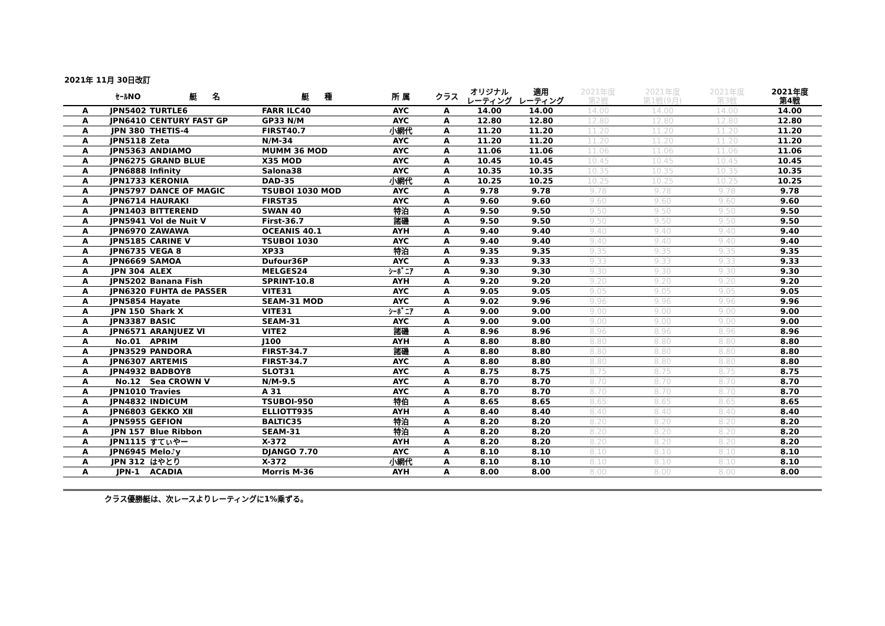2021年 11月 30日改訂
| | ｾｰﾙNO | 艇 名 | 艇 種 | 所 属 | クラス | オリジナル レーティング | 適用 レーティング | 2021年度 第2戦 | 2021年度 第1戦(9月) | 2021年度 第3戦 | 2021年度 第4戦 |
| --- | --- | --- | --- | --- | --- | --- | --- | --- | --- | --- | --- |
| A | JPN5402 | TURTLE6 | FARR ILC40 | AYC | A | 14.00 | 14.00 | 14.00 | 14.00 | 14.00 | 14.00 |
| A | JPN6410 | CENTURY FAST GP | GP33 N/M | AYC | A | 12.80 | 12.80 | 12.80 | 12.80 | 12.80 | 12.80 |
| A | JPN 380 | THETIS-4 | FIRST40.7 | 小網代 | A | 11.20 | 11.20 | 11.20 | 11.20 | 11.20 | 11.20 |
| A | JPN5118 | Zeta | N/M-34 | AYC | A | 11.20 | 11.20 | 11.20 | 11.20 | 11.20 | 11.20 |
| A | JPN5363 | ANDIAMO | MUMM 36 MOD | AYC | A | 11.06 | 11.06 | 11.06 | 11.06 | 11.06 | 11.06 |
| A | JPN6275 | GRAND BLUE | X35 MOD | AYC | A | 10.45 | 10.45 | 10.45 | 10.45 | 10.45 | 10.45 |
| A | JPN6888 | Infinity | Salona38 | AYC | A | 10.35 | 10.35 | 10.35 | 10.35 | 10.35 | 10.35 |
| A | JPN1733 | KERONIA | DAD-35 | 小網代 | A | 10.25 | 10.25 | 10.25 | 10.25 | 10.25 | 10.25 |
| A | JPN5797 | DANCE OF MAGIC | TSUBOI 1030 MOD | AYC | A | 9.78 | 9.78 | 9.78 | 9.78 | 9.78 | 9.78 |
| A | JPN6714 | HAURAKI | FIRST35 | AYC | A | 9.60 | 9.60 | 9.60 | 9.60 | 9.60 | 9.60 |
| A | JPN1403 | BITTEREND | SWAN 40 | 特泊 | A | 9.50 | 9.50 | 9.50 | 9.50 | 9.50 | 9.50 |
| A | JPN5941 | Vol de Nuit V | First-36.7 | 諸磯 | A | 9.50 | 9.50 | 9.50 | 9.50 | 9.50 | 9.50 |
| A | JPN6970 | ZAWAWA | OCEANIS 40.1 | AYH | A | 9.40 | 9.40 | 9.40 | 9.40 | 9.40 | 9.40 |
| A | JPN5185 | CARINE V | TSUBOI 1030 | AYC | A | 9.40 | 9.40 | 9.40 | 9.40 | 9.40 | 9.40 |
| A | JPN6735 | VEGA 8 | XP33 | 特泊 | A | 9.35 | 9.35 | 9.35 | 9.35 | 9.35 | 9.35 |
| A | JPN6669 | SAMOA | Dufour36P | AYC | A | 9.33 | 9.33 | 9.33 | 9.33 | 9.33 | 9.33 |
| A | JPN 304 | ALEX | MELGES24 | ｼｰﾎﾞﾆｱ | A | 9.30 | 9.30 | 9.30 | 9.30 | 9.30 | 9.30 |
| A | JPN5202 | Banana Fish | SPRINT-10.8 | AYH | A | 9.20 | 9.20 | 9.20 | 9.20 | 9.20 | 9.20 |
| A | JPN6320 | FUHTA de PASSER | VITE31 | AYC | A | 9.05 | 9.05 | 9.05 | 9.05 | 9.05 | 9.05 |
| A | JPN5854 | Hayate | SEAM-31 MOD | AYC | A | 9.02 | 9.96 | 9.96 | 9.96 | 9.96 | 9.96 |
| A | JPN 150 | Shark X | VITE31 | ｼｰﾎﾞﾆｱ | A | 9.00 | 9.00 | 9.00 | 9.00 | 9.00 | 9.00 |
| A | JPN3387 | BASIC | SEAM-31 | AYC | A | 9.00 | 9.00 | 9.00 | 9.00 | 9.00 | 9.00 |
| A | JPN6571 | ARANJUEZ Ⅵ | VITE2 | 諸磯 | A | 8.96 | 8.96 | 8.96 | 8.96 | 8.96 | 8.96 |
| A | No.01 | APRIM | J100 | AYH | A | 8.80 | 8.80 | 8.80 | 8.80 | 8.80 | 8.80 |
| A | JPN3529 | PANDORA | FIRST-34.7 | 諸磯 | A | 8.80 | 8.80 | 8.80 | 8.80 | 8.80 | 8.80 |
| A | JPN6307 | ARTEMIS | FIRST-34.7 | AYC | A | 8.80 | 8.80 | 8.80 | 8.80 | 8.80 | 8.80 |
| A | JPN4932 | BADBOY8 | SLOT31 | AYC | A | 8.75 | 8.75 | 8.75 | 8.75 | 8.75 | 8.75 |
| A | No.12 | Sea CROWN V | N/M-9.5 | AYC | A | 8.70 | 8.70 | 8.70 | 8.70 | 8.70 | 8.70 |
| A | JPN1010 | Travies | A 31 | AYC | A | 8.70 | 8.70 | 8.70 | 8.70 | 8.70 | 8.70 |
| A | JPN4832 | INDICUM | TSUBOI-950 | 特伯 | A | 8.65 | 8.65 | 8.65 | 8.65 | 8.65 | 8.65 |
| A | JPN6803 | GEKKO Ⅻ | ELLIOTT935 | AYH | A | 8.40 | 8.40 | 8.40 | 8.40 | 8.40 | 8.40 |
| A | JPN5955 | GEFION | BALTIC35 | 特泊 | A | 8.20 | 8.20 | 8.20 | 8.20 | 8.20 | 8.20 |
| A | JPN 157 | Blue Ribbon | SEAM-31 | 特泊 | A | 8.20 | 8.20 | 8.20 | 8.20 | 8.20 | 8.20 |
| A | JPN1115 | すてぃやー | X-372 | AYH | A | 8.20 | 8.20 | 8.20 | 8.20 | 8.20 | 8.20 |
| A | JPN6945 | Melo♪y | DJANGO 7.70 | AYC | A | 8.10 | 8.10 | 8.10 | 8.10 | 8.10 | 8.10 |
| A | JPN 312 | はやとり | X-372 | 小網代 | A | 8.10 | 8.10 | 8.10 | 8.10 | 8.10 | 8.10 |
| A | JPN-1 | ACADIA | Morris M-36 | AYH | A | 8.00 | 8.00 | 8.00 | 8.00 | 8.00 | 8.00 |
クラス優勝艇は、次レースよりレーティングに1%乗ずる。